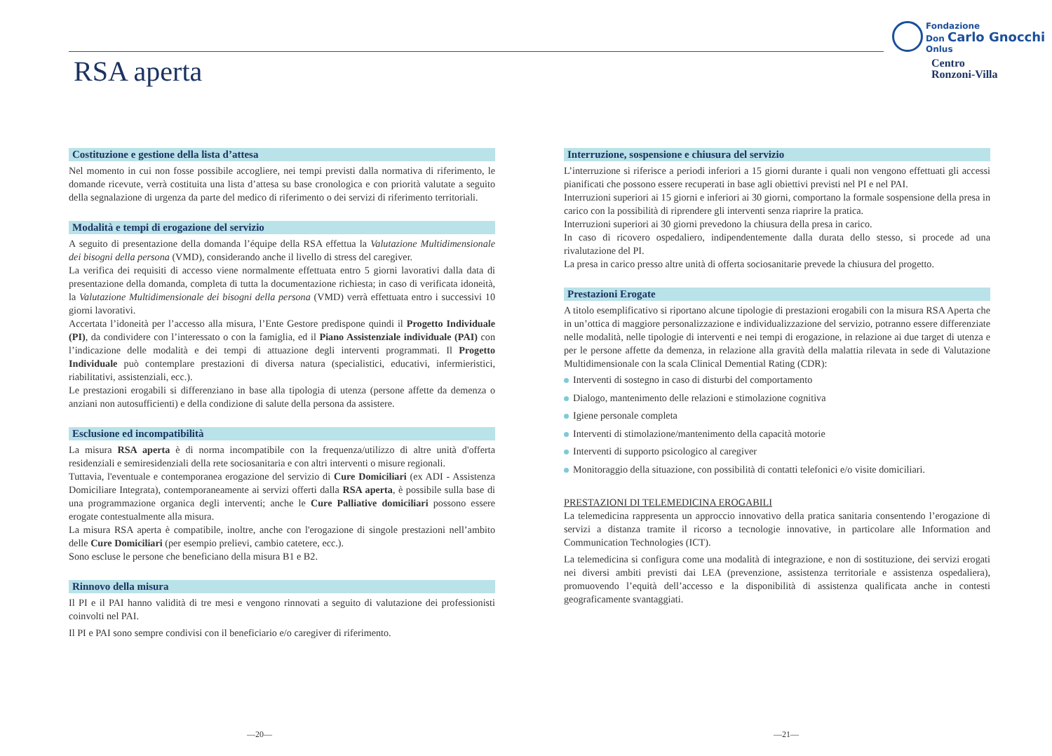RSA aperta
Fondazione
Don Carlo Gnocchi
Onlus
Centro
Ronzoni-Villa
Costituzione e gestione della lista d’attesa
Nel momento in cui non fosse possibile accogliere, nei tempi previsti dalla normativa di riferimento, le domande ricevute, verrà costituita una lista d’attesa su base cronologica e con priorità valutate a seguito della segnalazione di urgenza da parte del medico di riferimento o dei servizi di riferimento territoriali.
Modalità e tempi di erogazione del servizio
A seguito di presentazione della domanda l’équipe della RSA effettua la Valutazione Multidimensionale dei bisogni della persona (VMD), considerando anche il livello di stress del caregiver.
La verifica dei requisiti di accesso viene normalmente effettuata entro 5 giorni lavorativi dalla data di presentazione della domanda, completa di tutta la documentazione richiesta; in caso di verificata idoneità, la Valutazione Multidimensionale dei bisogni della persona (VMD) verrà effettuata entro i successivi 10 giorni lavorativi.
Accertata l’idoneità per l’accesso alla misura, l’Ente Gestore predispone quindi il Progetto Individuale (PI), da condividere con l’interessato o con la famiglia, ed il Piano Assistenziale individuale (PAI) con l’indicazione delle modalità e dei tempi di attuazione degli interventi programmati. Il Progetto Individuale può contemplare prestazioni di diversa natura (specialistici, educativi, infermieristici, riabilitativi, assistenziali, ecc.).
Le prestazioni erogabili si differenziano in base alla tipologia di utenza (persone affette da demenza o anziani non autosufficienti) e della condizione di salute della persona da assistere.
Esclusione ed incompatibilità
La misura RSA aperta è di norma incompatibile con la frequenza/utilizzo di altre unità d'offerta residenziali e semiresidenziali della rete sociosanitaria e con altri interventi o misure regionali.
Tuttavia, l'eventuale e contemporanea erogazione del servizio di Cure Domiciliari (ex ADI - Assistenza Domiciliare Integrata), contemporaneamente ai servizi offerti dalla RSA aperta, è possibile sulla base di una programmazione organica degli interventi; anche le Cure Palliative domiciliari possono essere erogate contestualmente alla misura.
La misura RSA aperta è compatibile, inoltre, anche con l'erogazione di singole prestazioni nell’ambito delle Cure Domiciliari (per esempio prelievi, cambio catetere, ecc.).
Sono escluse le persone che beneficiano della misura B1 e B2.
Rinnovo della misura
Il PI e il PAI hanno validità di tre mesi e vengono rinnovati a seguito di valutazione dei professionisti coinvolti nel PAI.
Il PI e PAI sono sempre condivisi con il beneficiario e/o caregiver di riferimento.
Interruzione, sospensione e chiusura del servizio
L’interruzione si riferisce a periodi inferiori a 15 giorni durante i quali non vengono effettuati gli accessi pianificati che possono essere recuperati in base agli obiettivi previsti nel PI e nel PAI.
Interruzioni superiori ai 15 giorni e inferiori ai 30 giorni, comportano la formale sospensione della presa in carico con la possibilità di riprendere gli interventi senza riaprire la pratica.
Interruzioni superiori ai 30 giorni prevedono la chiusura della presa in carico.
In caso di ricovero ospedaliero, indipendentemente dalla durata dello stesso, si procede ad una rivalutazione del PI.
La presa in carico presso altre unità di offerta sociosanitarie prevede la chiusura del progetto.
Prestazioni Erogate
A titolo esemplificativo si riportano alcune tipologie di prestazioni erogabili con la misura RSA Aperta che in un’ottica di maggiore personalizzazione e individualizzazione del servizio, potranno essere differenziate nelle modalità, nelle tipologie di interventi e nei tempi di erogazione, in relazione ai due target di utenza e per le persone affette da demenza, in relazione alla gravità della malattia rilevata in sede di Valutazione Multidimensionale con la scala Clinical Demential Rating (CDR):
Interventi di sostegno in caso di disturbi del comportamento
Dialogo, mantenimento delle relazioni e stimolazione cognitiva
Igiene personale completa
Interventi di stimolazione/mantenimento della capacità motorie
Interventi di supporto psicologico al caregiver
Monitoraggio della situazione, con possibilità di contatti telefonici e/o visite domiciliari.
PRESTAZIONI DI TELEMEDICINA EROGABILI
La telemedicina rappresenta un approccio innovativo della pratica sanitaria consentendo l’erogazione di servizi a distanza tramite il ricorso a tecnologie innovative, in particolare alle Information and Communication Technologies (ICT).
La telemedicina si configura come una modalità di integrazione, e non di sostituzione, dei servizi erogati nei diversi ambiti previsti dai LEA (prevenzione, assistenza territoriale e assistenza ospedaliera), promuovendo l’equità dell’accesso e la disponibilità di assistenza qualificata anche in contesti geograficamente svantaggiati.
—20— —21—